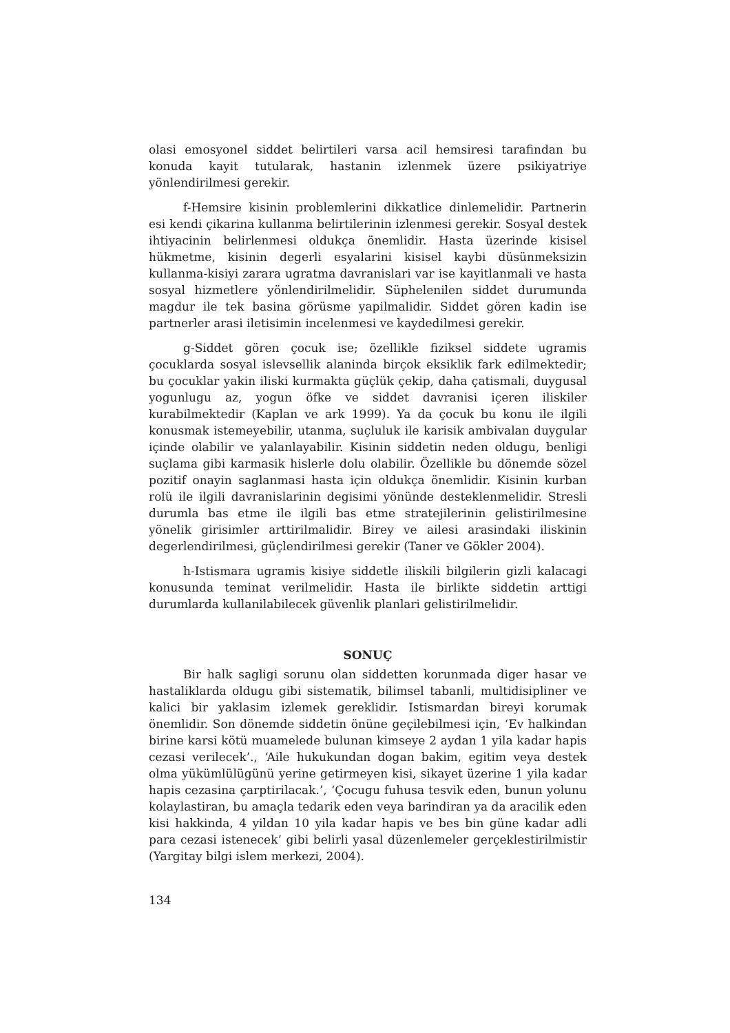olasi emosyonel siddet belirtileri varsa acil hemsiresi tarafindan bu konuda kayit tutularak, hastanin izlenmek üzere psikiyatriye yönlendirilmesi gerekir.
f-Hemsire kisinin problemlerini dikkatlice dinlemelidir. Partnerin esi kendi çikarina kullanma belirtilerinin izlenmesi gerekir. Sosyal destek ihtiyacinin belirlenmesi oldukça önemlidir. Hasta üzerinde kisisel hükmetme, kisinin degerli esyalarini kisisel kaybi düsünmeksizin kullanma-kisiyi zarara ugratma davranislari var ise kayitlanmali ve hasta sosyal hizmetlere yönlendirilmelidir. Süphelenilen siddet durumunda magdur ile tek basina görüsme yapilmalidir. Siddet gören kadin ise partnerler arasi iletisimin incelenmesi ve kaydedilmesi gerekir.
g-Siddet gören çocuk ise; özellikle fiziksel siddete ugramis çocuklarda sosyal islevsellik alaninda birçok eksiklik fark edilmektedir; bu çocuklar yakin iliski kurmakta güçlük çekip, daha çatismali, duygusal yogunlugu az, yogun öfke ve siddet davranisi içeren iliskiler kurabilmektedir (Kaplan ve ark 1999). Ya da çocuk bu konu ile ilgili konusmak istemeyebilir, utanma, suçluluk ile karisik ambivalan duygular içinde olabilir ve yalanlayabilir. Kisinin siddetin neden oldugu, benligi suçlama gibi karmasik hislerle dolu olabilir. Özellikle bu dönemde sözel pozitif onayin saglanmasi hasta için oldukça önemlidir. Kisinin kurban rolü ile ilgili davranislarinin degisimi yönünde desteklenmelidir. Stresli durumla bas etme ile ilgili bas etme stratejilerinin gelistirilmesine yönelik girisimler arttirilmalidir. Birey ve ailesi arasindaki iliskinin degerlendirilmesi, güçlendirilmesi gerekir (Taner ve Gökler 2004).
h-Istismara ugramis kisiye siddetle iliskili bilgilerin gizli kalacagi konusunda teminat verilmelidir. Hasta ile birlikte siddetin arttigi durumlarda kullanilabilecek güvenlik planlari gelistirilmelidir.
SONUÇ
Bir halk sagligi sorunu olan siddetten korunmada diger hasar ve hastaliklarda oldugu gibi sistematik, bilimsel tabanli, multidisipliner ve kalici bir yaklasim izlemek gereklidir. Istismardan bireyi korumak önemlidir. Son dönemde siddetin önüne geçilebilmesi için, ‘Ev halkindan birine karsi kötü muamelede bulunan kimseye 2 aydan 1 yila kadar hapis cezasi verilecek’., ‘Aile hukukundan dogan bakim, egitim veya destek olma yükümlülügünü yerine getirmeyen kisi, sikayet üzerine 1 yila kadar hapis cezasina çarptirilacak.’, ‘Çocugu fuhusa tesvik eden, bunun yolunu kolaylastiran, bu amaçla tedarik eden veya barindiran ya da aracilik eden kisi hakkinda, 4 yildan 10 yila kadar hapis ve bes bin güne kadar adli para cezasi istenecek’ gibi belirli yasal düzenlemeler gerçeklestirilmistir (Yargitay bilgi islem merkezi, 2004).
134